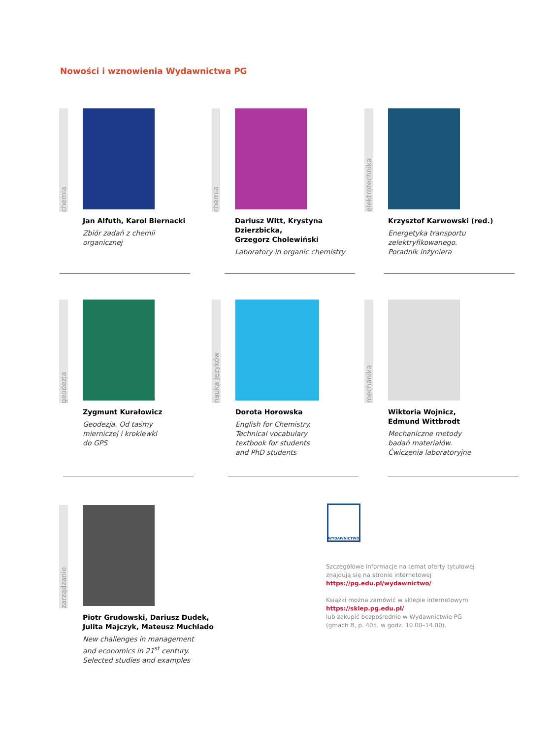Nowości i wznowienia Wydawnictwa PG
chemia
Jan Alfuth, Karol Biernacki
Zbiór zadań z chemii
organicznej
chemia
Dariusz Witt, Krystyna Dzierzbicka,
Grzegorz Cholewiński
Laboratory in organic chemistry
elektrotechnika
Krzysztof Karwowski (red.)
Energetyka transportu
zelektryfikowanego.
Poradnik inżyniera
geodezja
Zygmunt Kurałowicz
Geodezja. Od taśmy
mierniczej i krokiewki
do GPS
nauka języków
Dorota Horowska
English for Chemistry.
Technical vocabulary
textbook for students
and PhD students
mechanika
Wiktoria Wojnicz,
Edmund Wittbrodt
Mechaniczne metody
badań materiałów.
Ćwiczenia laboratoryjne
zarządzanie
Piotr Grudowski, Dariusz Dudek,
Julita Majczyk, Mateusz Muchlado
New challenges in management
and economics in 21<sup>st</sup> century.
Selected studies and examples
WYDAWNICTWO
Szczegółowe informacje na temat oferty tytułowej znajdują się na stronie internetowej
https://pg.edu.pl/wydawnictwo/
Książki można zamówić w sklepie internetowym
https://sklep.pg.edu.pl/
lub zakupić bezpośrednio w Wydawnictwie PG
(gmach B, p. 405, w godz. 10.00–14.00).